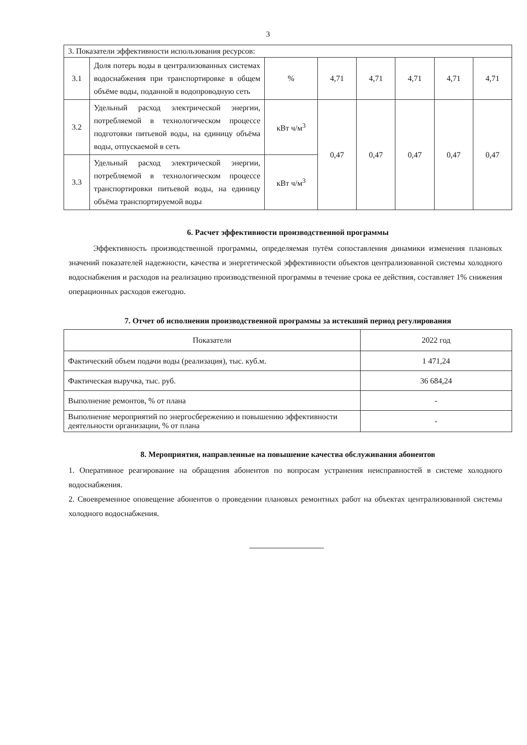3
| 3. Показатели эффективности использования ресурсов: | | | | | | | |
| 3.1 | Доля потерь воды в централизованных системах водоснабжения при транспортировке в общем объёме воды, поданной в водопроводную сеть | % | 4,71 | 4,71 | 4,71 | 4,71 | 4,71 |
| 3.2 | Удельный расход электрической энергии, потребляемой в технологическом процессе подготовки питьевой воды, на единицу объёма воды, отпускаемой в сеть | кВт ч/м<sup>3</sup> | 0,47 | 0,47 | 0,47 | 0,47 | 0,47 |
| 3.3 | Удельный расход электрической энергии, потребляемой в технологическом процессе транспортировки питьевой воды, на единицу объёма транспортируемой воды | кВт ч/м<sup>3</sup> | | | | | |
6. Расчет эффективности производственной программы
Эффективность производственной программы, определяемая путём сопоставления динамики изменения плановых значений показателей надежности, качества и энергетической эффективности объектов централизованной системы холодного водоснабжения и расходов на реализацию производственной программы в течение срока ее действия, составляет 1% снижения операционных расходов ежегодно.
7. Отчет об исполнении производственной программы за истекший период регулирования
| Показатели | 2022 год |
| --- | --- |
| Фактический объем подачи воды (реализация), тыс. куб.м. | 1 471,24 |
| Фактическая выручка, тыс. руб. | 36 684,24 |
| Выполнение ремонтов, % от плана | - |
| Выполнение мероприятий по энергосбережению и повышению эффективности деятельности организации, % от плана | - |
8. Мероприятия, направленные на повышение качества обслуживания абонентов
1. Оперативное реагирование на обращения абонентов по вопросам устранения неисправностей в системе холодного водоснабжения.
2. Своевременное оповещение абонентов о проведении плановых ремонтных работ на объектах централизованной системы холодного водоснабжения.